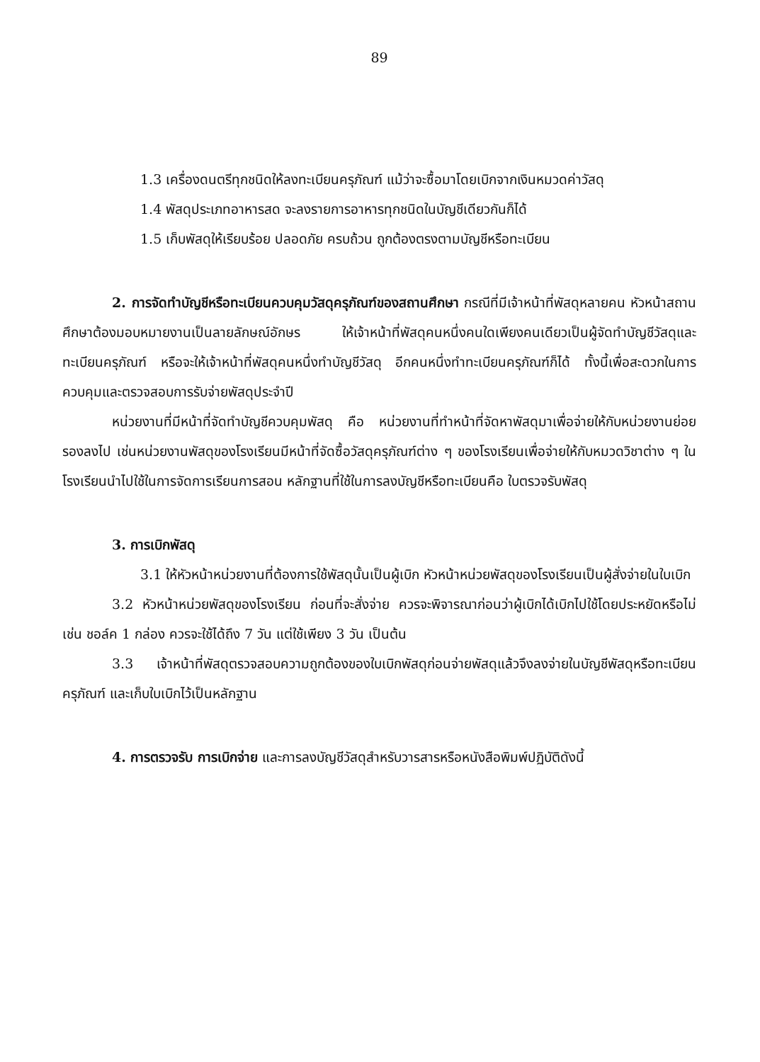89
1.3 เครื่องดนตรีทุกชนิดให้ลงทะเบียนครุภัณฑ์ แม้ว่าจะซื้อมาโดยเบิกจากเงินหมวดค่าวัสดุ
1.4 พัสดุประเภทอาหารสด จะลงรายการอาหารทุกชนิดในบัญชีเดียวกันก็ได้
1.5 เก็บพัสดุให้เรียบร้อย ปลอดภัย ครบถ้วน ถูกต้องตรงตามบัญชีหรือทะเบียน
2. การจัดทำบัญชีหรือทะเบียนควบคุมวัสดุครุภัณฑ์ของสถานศึกษา กรณีที่มีเจ้าหน้าที่พัสดุหลายคน หัวหน้าสถานศึกษาต้องมอบหมายงานเป็นลายลักษณ์อักษร ให้เจ้าหน้าที่พัสดุคนหนึ่งคนใดเพียงคนเดียวเป็นผู้จัดทำบัญชีวัสดุและทะเบียนครุภัณฑ์ หรือจะให้เจ้าหน้าที่พัสดุคนหนึ่งทำบัญชีวัสดุ อีกคนหนึ่งทำทะเบียนครุภัณฑ์ก็ได้ ทั้งนี้เพื่อสะดวกในการควบคุมและตรวจสอบการรับจ่ายพัสดุประจำปี
หน่วยงานที่มีหน้าที่จัดทำบัญชีควบคุมพัสดุ คือ หน่วยงานที่ทำหน้าที่จัดหาพัสดุมาเพื่อจ่ายให้กับหน่วยงานย่อยรองลงไป เช่นหน่วยงานพัสดุของโรงเรียนมีหน้าที่จัดซื้อวัสดุครุภัณฑ์ต่าง ๆ ของโรงเรียนเพื่อจ่ายให้กับหมวดวิชาต่าง ๆ ในโรงเรียนนำไปใช้ในการจัดการเรียนการสอน หลักฐานที่ใช้ในการลงบัญชีหรือทะเบียนคือ ใบตรวจรับพัสดุ
3. การเบิกพัสดุ
3.1 ให้หัวหน้าหน่วยงานที่ต้องการใช้พัสดุนั้นเป็นผู้เบิก หัวหน้าหน่วยพัสดุของโรงเรียนเป็นผู้สั่งจ่ายในใบเบิก
3.2 หัวหน้าหน่วยพัสดุของโรงเรียน ก่อนที่จะสั่งจ่าย ควรจะพิจารณาก่อนว่าผู้เบิกได้เบิกไปใช้โดยประหยัดหรือไม่ เช่น ชอล์ค 1 กล่อง ควรจะใช้ได้ถึง 7 วัน แต่ใช้เพียง 3 วัน เป็นต้น
3.3 เจ้าหน้าที่พัสดุตรวจสอบความถูกต้องของใบเบิกพัสดุก่อนจ่ายพัสดุแล้วจึงลงจ่ายในบัญชีพัสดุหรือทะเบียนครุภัณฑ์ และเก็บใบเบิกไว้เป็นหลักฐาน
4. การตรวจรับ การเบิกจ่าย และการลงบัญชีวัสดุสำหรับวารสารหรือหนังสือพิมพ์ปฏิบัติดังนี้